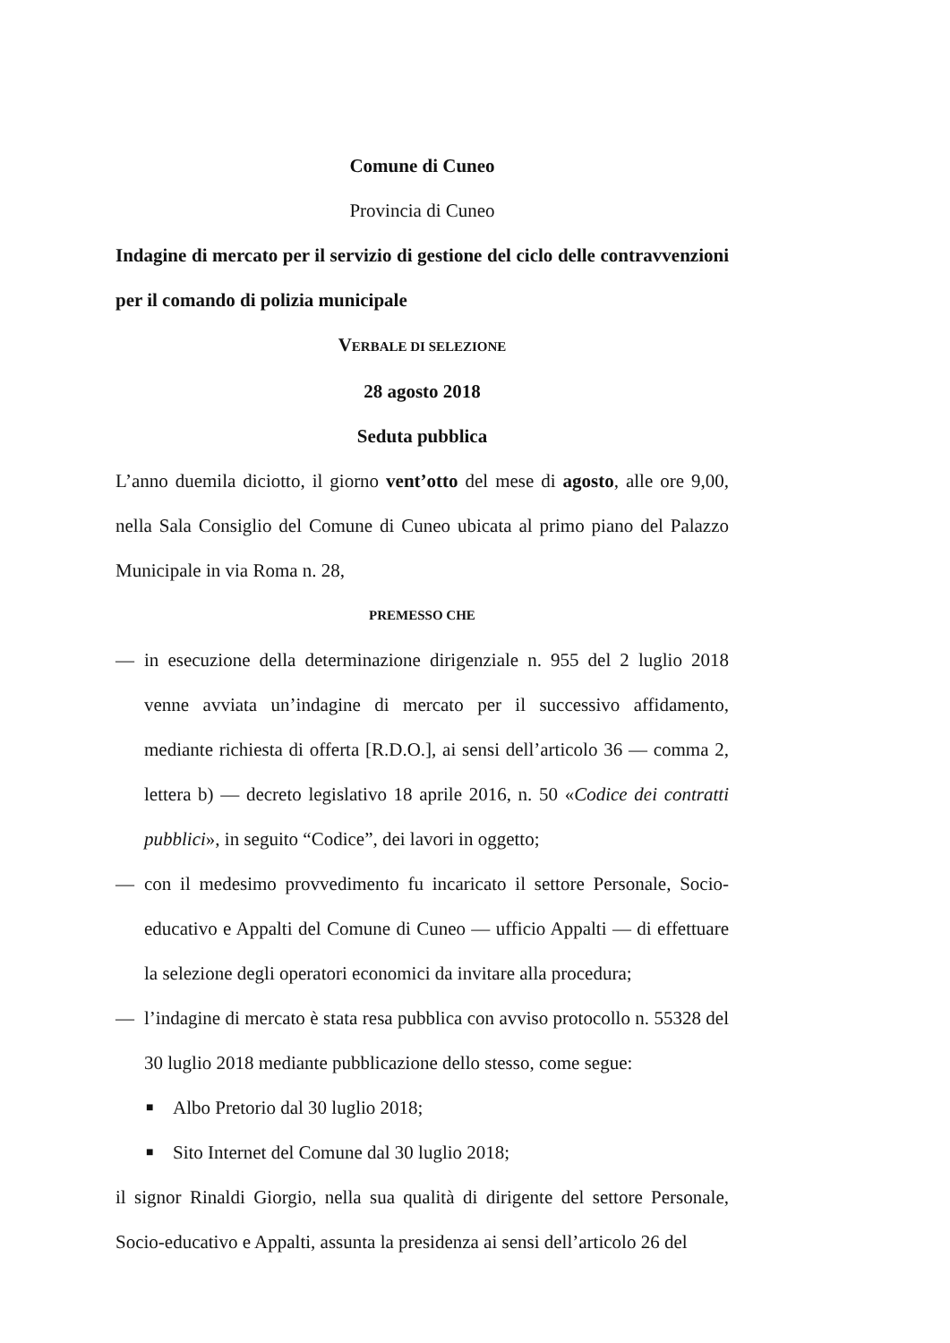Comune di Cuneo
Provincia di Cuneo
Indagine di mercato per il servizio di gestione del ciclo delle contravvenzioni per il comando di polizia municipale
VERBALE DI SELEZIONE
28 agosto 2018
Seduta pubblica
L’anno duemila diciotto, il giorno vent’otto del mese di agosto, alle ore 9,00, nella Sala Consiglio del Comune di Cuneo ubicata al primo piano del Palazzo Municipale in via Roma n. 28,
PREMESSO CHE
— in esecuzione della determinazione dirigenziale n. 955 del 2 luglio 2018 venne avviata un’indagine di mercato per il successivo affidamento, mediante richiesta di offerta [R.D.O.], ai sensi dell’articolo 36 — comma 2, lettera b) — decreto legislativo 18 aprile 2016, n. 50 «Codice dei contratti pubblici», in seguito “Codice”, dei lavori in oggetto;
— con il medesimo provvedimento fu incaricato il settore Personale, Socio-educativo e Appalti del Comune di Cuneo — ufficio Appalti — di effettuare la selezione degli operatori economici da invitare alla procedura;
— l’indagine di mercato è stata resa pubblica con avviso protocollo n. 55328 del 30 luglio 2018 mediante pubblicazione dello stesso, come segue:
■ Albo Pretorio dal 30 luglio 2018;
■ Sito Internet del Comune dal 30 luglio 2018;
il signor Rinaldi Giorgio, nella sua qualità di dirigente del settore Personale, Socio-educativo e Appalti, assunta la presidenza ai sensi dell’articolo 26 del